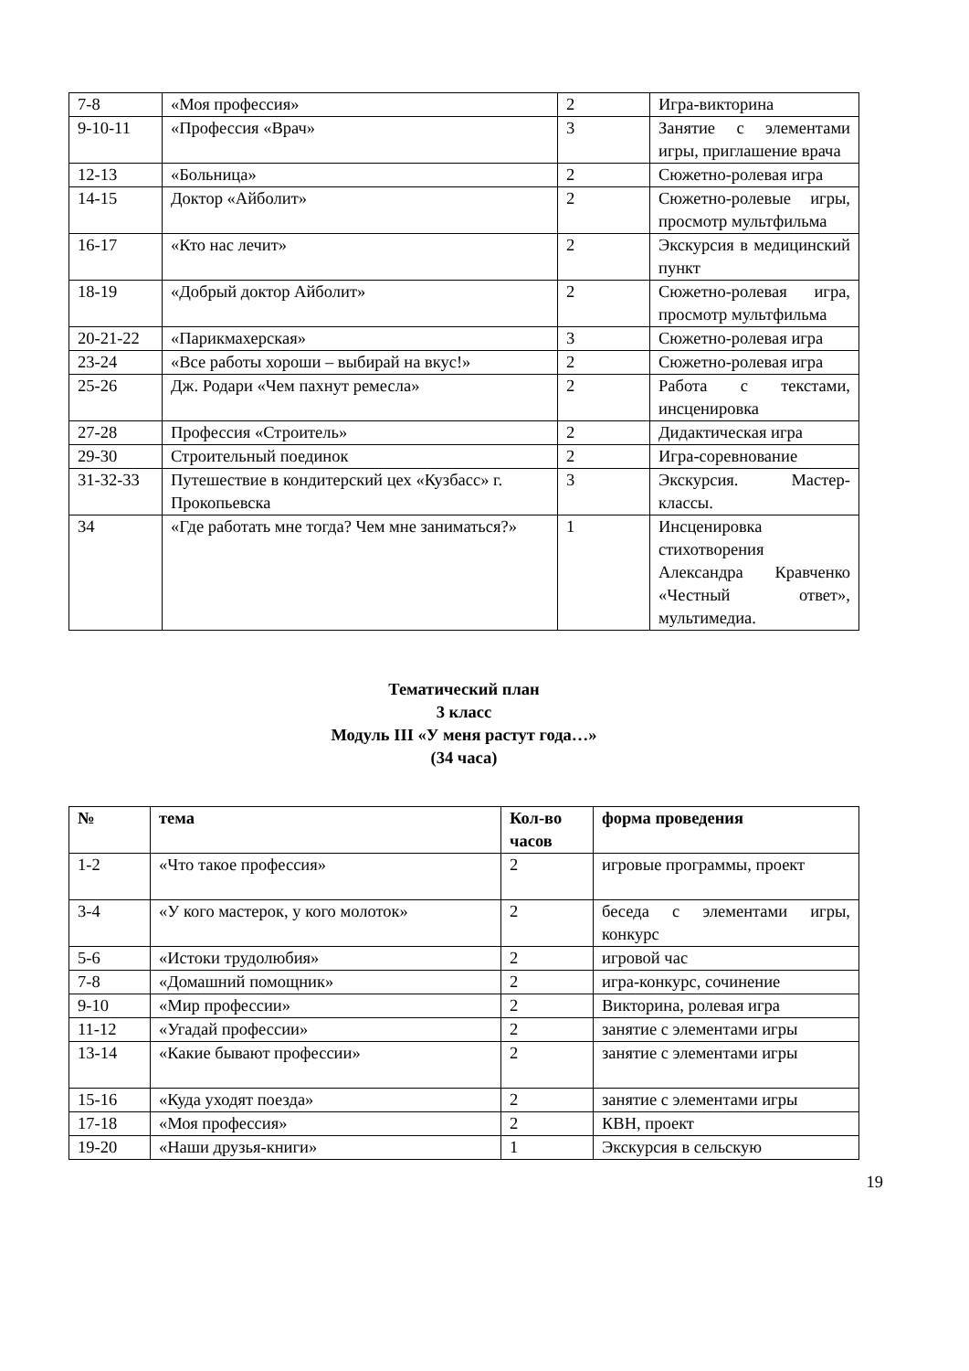| 7-8 | «Моя профессия» | 2 | Игра-викторина |
| 9-10-11 | «Профессия «Врач» | 3 | Занятие с элементами игры, приглашение врача |
| 12-13 | «Больница» | 2 | Сюжетно-ролевая игра |
| 14-15 | Доктор «Айболит» | 2 | Сюжетно-ролевые игры, просмотр мультфильма |
| 16-17 | «Кто нас лечит» | 2 | Экскурсия в медицинский пункт |
| 18-19 | «Добрый доктор Айболит» | 2 | Сюжетно-ролевая игра, просмотр мультфильма |
| 20-21-22 | «Парикмахерская» | 3 | Сюжетно-ролевая игра |
| 23-24 | «Все работы хороши – выбирай на вкус!» | 2 | Сюжетно-ролевая игра |
| 25-26 | Дж. Родари «Чем пахнут ремесла» | 2 | Работа с текстами, инсценировка |
| 27-28 | Профессия «Строитель» | 2 | Дидактическая игра |
| 29-30 | Строительный поединок | 2 | Игра-соревнование |
| 31-32-33 | Путешествие в кондитерский цех «Кузбасс» г. Прокопьевска | 3 | Экскурсия. Мастер-классы. |
| 34 | «Где работать мне тогда? Чем мне заниматься?» | 1 | Инсценировка стихотворения Александра Кравченко «Честный ответ», мультимедиа. |
Тематический план
3 класс
Модуль III «У меня растут года…»
(34 часа)
| № | тема | Кол-во часов | форма проведения |
| --- | --- | --- | --- |
| 1-2 | «Что такое профессия» | 2 | игровые программы, проект |
| 3-4 | «У кого мастерок, у кого молоток» | 2 | беседа с элементами игры, конкурс |
| 5-6 | «Истоки трудолюбия» | 2 | игровой час |
| 7-8 | «Домашний помощник» | 2 | игра-конкурс, сочинение |
| 9-10 | «Мир профессии» | 2 | Викторина, ролевая игра |
| 11-12 | «Угадай профессии» | 2 | занятие с элементами игры |
| 13-14 | «Какие бывают профессии» | 2 | занятие с элементами игры |
| 15-16 | «Куда уходят поезда» | 2 | занятие с элементами игры |
| 17-18 | «Моя профессия» | 2 | КВН, проект |
| 19-20 | «Наши друзья-книги» | 1 | Экскурсия в сельскую |
19